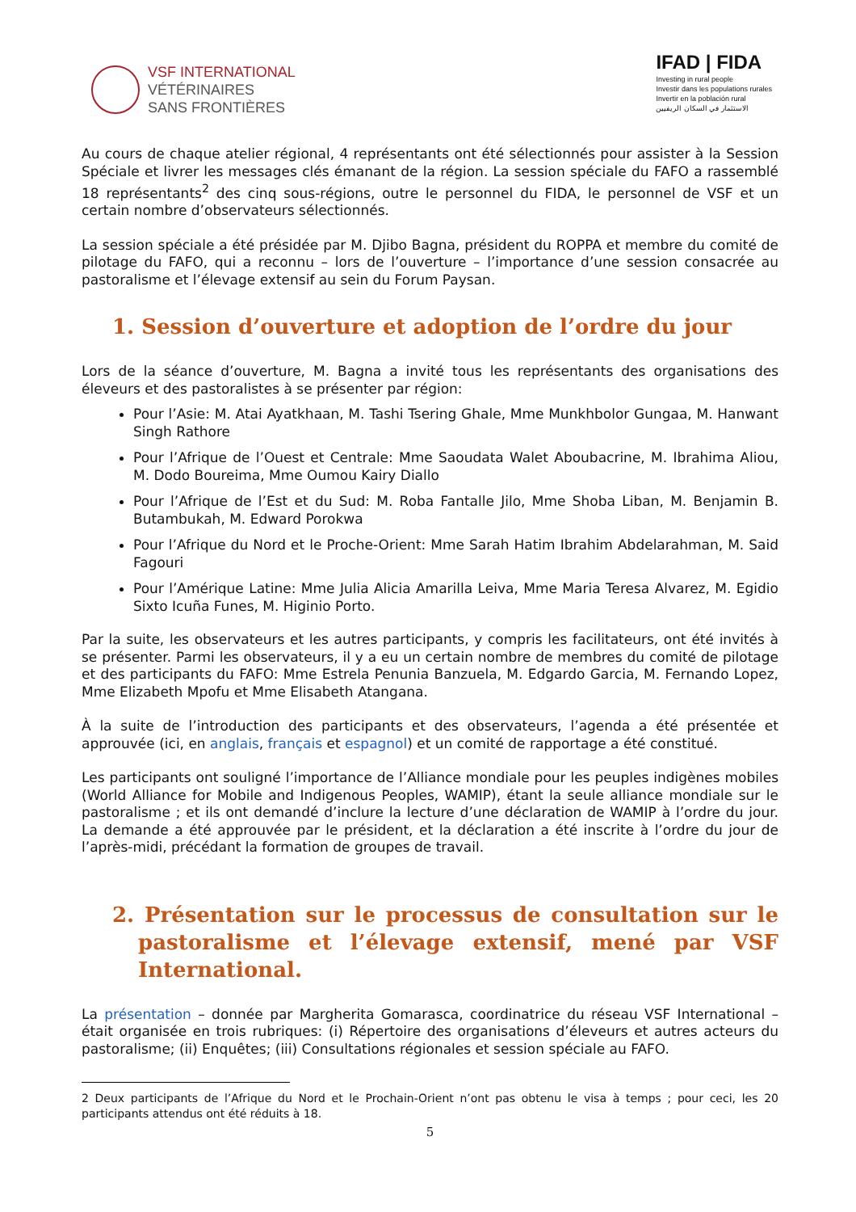VSF INTERNATIONAL
VÉTÉRINAIRES
SANS FRONTIÈRES
IFAD | FIDA
Investing in rural people
Investir dans les populations rurales
Invertir en la población rural
الاستثمار في السكان الريفيين
Au cours de chaque atelier régional, 4 représentants ont été sélectionnés pour assister à la Session Spéciale et livrer les messages clés émanant de la région. La session spéciale du FAFO a rassemblé 18 représentants<sup>2</sup> des cinq sous-régions, outre le personnel du FIDA, le personnel de VSF et un certain nombre d’observateurs sélectionnés.
La session spéciale a été présidée par M. Djibo Bagna, président du ROPPA et membre du comité de pilotage du FAFO, qui a reconnu – lors de l’ouverture – l’importance d’une session consacrée au pastoralisme et l’élevage extensif au sein du Forum Paysan.
1. Session d’ouverture et adoption de l’ordre du jour
Lors de la séance d’ouverture, M. Bagna a invité tous les représentants des organisations des éleveurs et des pastoralistes à se présenter par région:
Pour l’Asie: M. Atai Ayatkhaan, M. Tashi Tsering Ghale, Mme Munkhbolor Gungaa, M. Hanwant Singh Rathore
Pour l’Afrique de l’Ouest et Centrale: Mme Saoudata Walet Aboubacrine, M. Ibrahima Aliou, M. Dodo Boureima, Mme Oumou Kairy Diallo
Pour l’Afrique de l’Est et du Sud: M. Roba Fantalle Jilo, Mme Shoba Liban, M. Benjamin B. Butambukah, M. Edward Porokwa
Pour l’Afrique du Nord et le Proche-Orient: Mme Sarah Hatim Ibrahim Abdelarahman, M. Said Fagouri
Pour l’Amérique Latine: Mme Julia Alicia Amarilla Leiva, Mme Maria Teresa Alvarez, M. Egidio Sixto Icuña Funes, M. Higinio Porto.
Par la suite, les observateurs et les autres participants, y compris les facilitateurs, ont été invités à se présenter. Parmi les observateurs, il y a eu un certain nombre de membres du comité de pilotage et des participants du FAFO: Mme Estrela Penunia Banzuela, M. Edgardo Garcia, M. Fernando Lopez, Mme Elizabeth Mpofu et Mme Elisabeth Atangana.
À la suite de l’introduction des participants et des observateurs, l’agenda a été présentée et approuvée (ici, en anglais, français et espagnol) et un comité de rapportage a été constitué.
Les participants ont souligné l’importance de l’Alliance mondiale pour les peuples indigènes mobiles (World Alliance for Mobile and Indigenous Peoples, WAMIP), étant la seule alliance mondiale sur le pastoralisme ; et ils ont demandé d’inclure la lecture d’une déclaration de WAMIP à l’ordre du jour. La demande a été approuvée par le président, et la déclaration a été inscrite à l’ordre du jour de l’après-midi, précédant la formation de groupes de travail.
2. Présentation sur le processus de consultation sur le pastoralisme et l’élevage extensif, mené par VSF International.
La présentation – donnée par Margherita Gomarasca, coordinatrice du réseau VSF International – était organisée en trois rubriques: (i) Répertoire des organisations d’éleveurs et autres acteurs du pastoralisme; (ii) Enquêtes; (iii) Consultations régionales et session spéciale au FAFO.
2 Deux participants de l’Afrique du Nord et le Prochain-Orient n’ont pas obtenu le visa à temps ; pour ceci, les 20 participants attendus ont été réduits à 18.
5